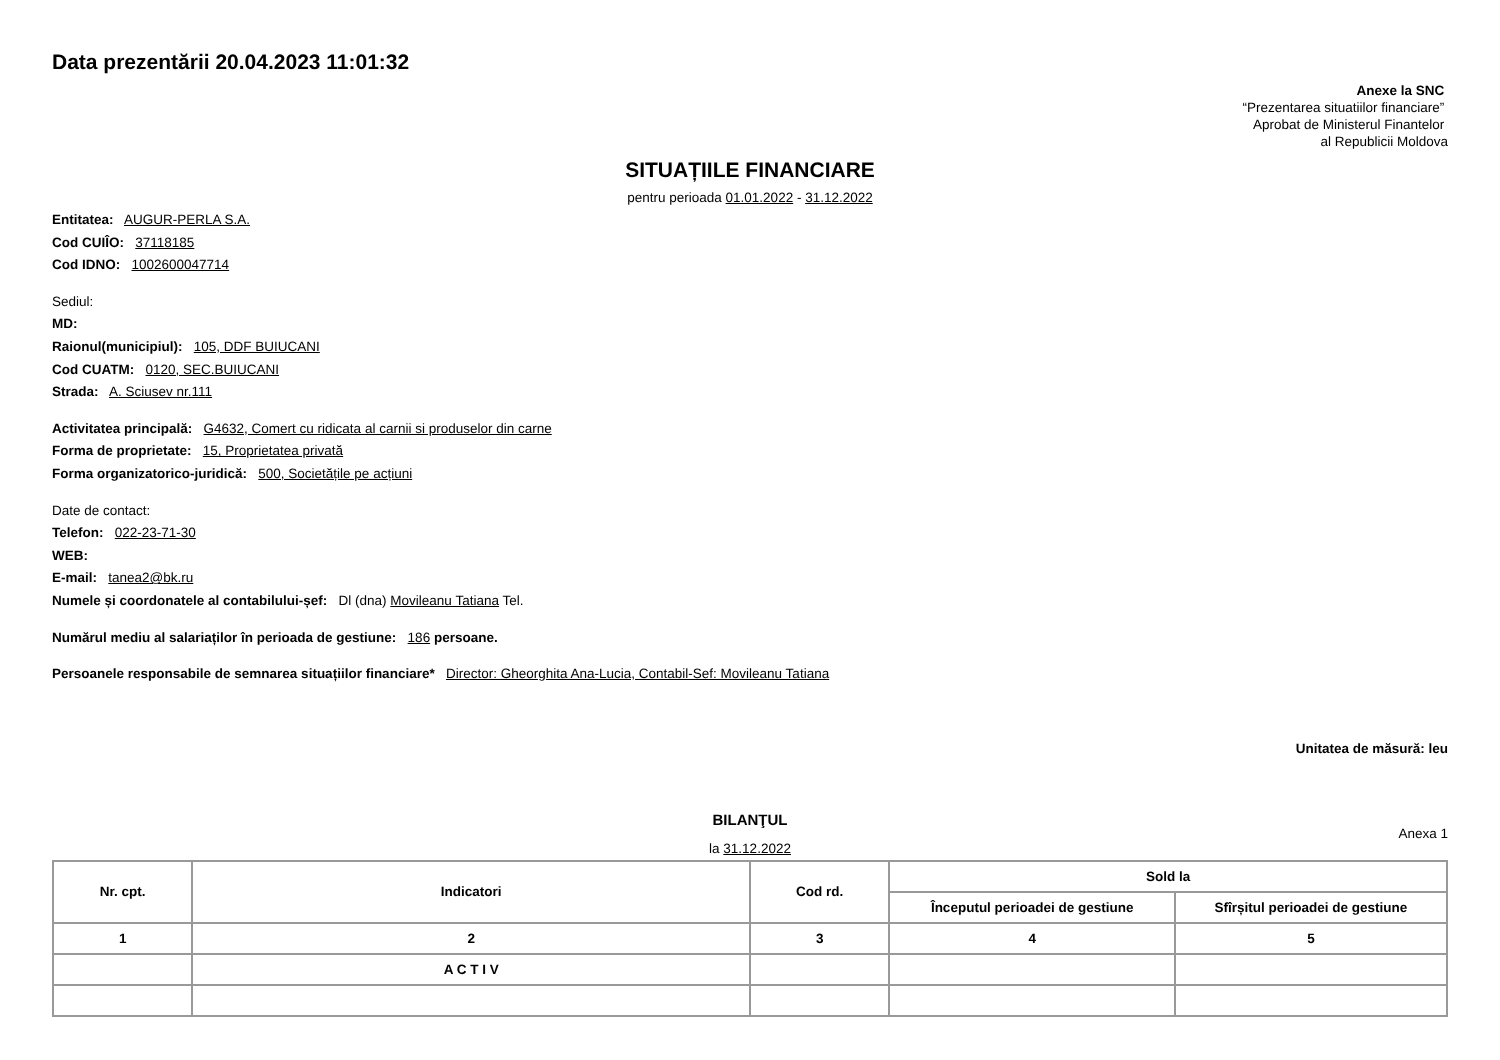Data prezentării 20.04.2023 11:01:32
Anexe la SNC
“Prezentarea situatiilor financiare”
Aprobat de Ministerul Finantelor
al Republicii Moldova
SITUAȚIILE FINANCIARE
pentru perioada 01.01.2022 - 31.12.2022
Entitatea: AUGUR-PERLA S.A.
Cod CUIÎO: 37118185
Cod IDNO: 1002600047714
Sediul:
MD:
Raionul(municipiul): 105, DDF BUIUCANI
Cod CUATM: 0120, SEC.BUIUCANI
Strada: A. Sciusev nr.111
Activitatea principală: G4632, Comert cu ridicata al carnii si produselor din carne
Forma de proprietate: 15, Proprietatea privată
Forma organizatorico-juridică: 500, Societățile pe acțiuni
Date de contact:
Telefon: 022-23-71-30
WEB:
E-mail: tanea2@bk.ru
Numele și coordonatele al contabilului-șef: Dl (dna) Movileanu Tatiana Tel.
Numărul mediu al salariaților în perioada de gestiune: 186 persoane.
Persoanele responsabile de semnarea situațiilor financiare* Director: Gheorghita Ana-Lucia, Contabil-Sef: Movileanu Tatiana
Unitatea de măsură: leu
BILANŢUL
Anexa 1
la 31.12.2022
| Nr. cpt. | Indicatori | Cod rd. | Sold la | |
| --- | --- | --- | --- | --- |
| | | | Începutul perioadei de gestiune | Sfîrșitul perioadei de gestiune |
| 1 | 2 | 3 | 4 | 5 |
| | A C T I V | | | |